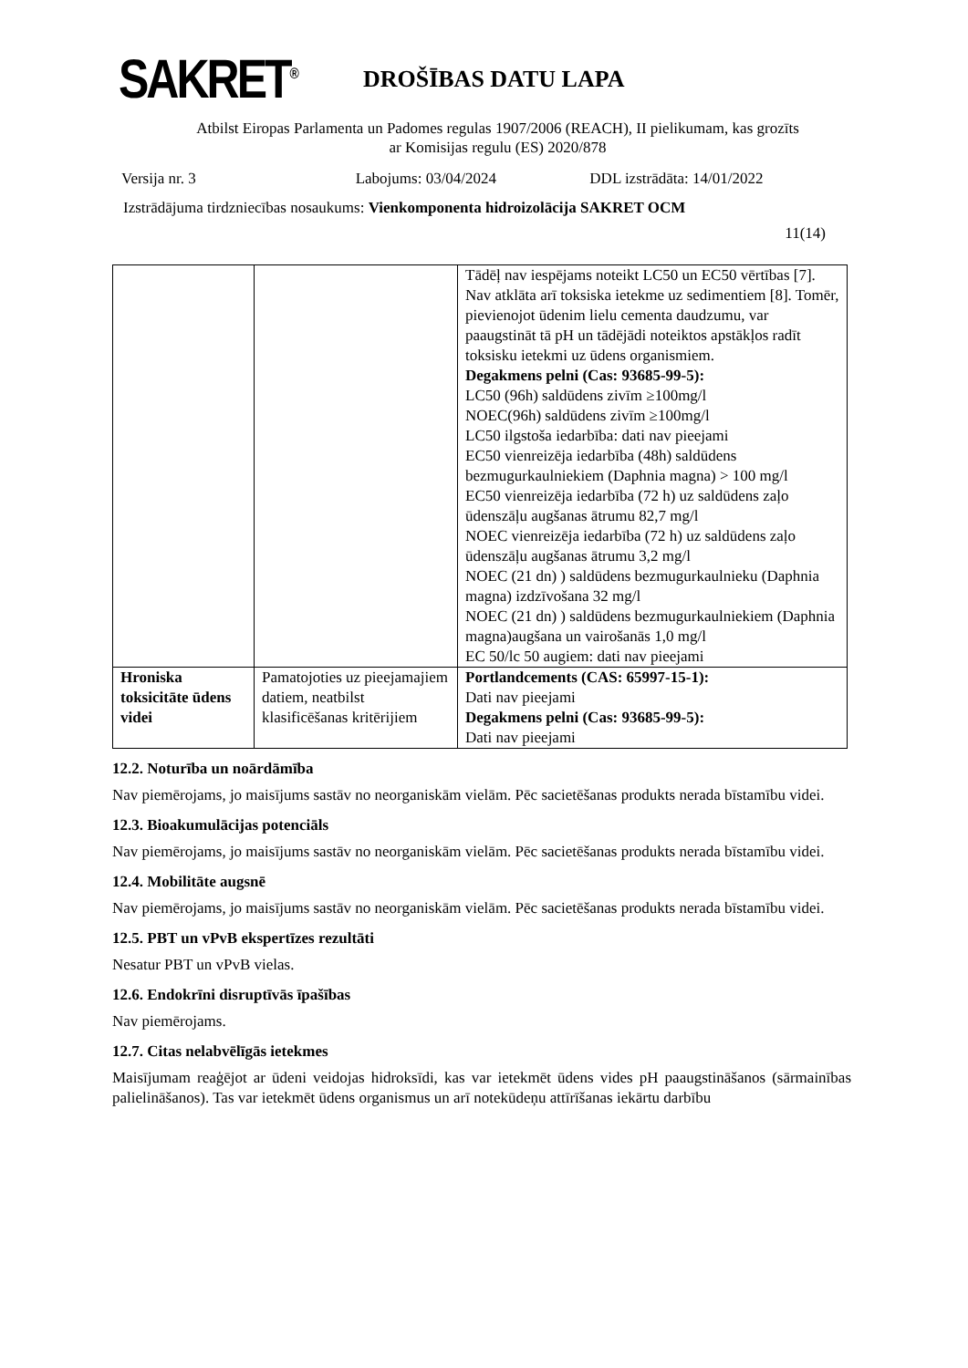SAKRET<sup>®</sup>
DROŠĪBAS DATU LAPA
Atbilst Eiropas Parlamenta un Padomes regulas 1907/2006 (REACH), II pielikumam, kas grozīts
ar Komisijas regulu (ES) 2020/878
Versija nr. 3 Labojums: 03/04/2024 DDL izstrādāta: 14/01/2022
Izstrādājuma tirdzniecības nosaukums: Vienkomponenta hidroizolācija SAKRET OCM
11(14)
| | | Tādēļ nav iespējams noteikt LC50 un EC50 vērtības [7]. Nav atklāta arī toksiska ietekme uz sedimentiem [8]. Tomēr, pievienojot ūdenim lielu cementa daudzumu, var paaugstināt tā pH un tādējādi noteiktos apstākļos radīt toksisku ietekmi uz ūdens organismiem. Degakmens pelni (Cas: 93685-99-5): LC50 (96h) saldūdens zivīm ≥100mg/l NOEC(96h) saldūdens zivīm ≥100mg/l LC50 ilgstoša iedarbība: dati nav pieejami EC50 vienreizēja iedarbība (48h) saldūdens bezmugurkaulniekiem (Daphnia magna) > 100 mg/l EC50 vienreizēja iedarbība (72 h) uz saldūdens zaļo ūdenszāļu augšanas ātrumu 82,7 mg/l NOEC vienreizēja iedarbība (72 h) uz saldūdens zaļo ūdenszāļu augšanas ātrumu 3,2 mg/l NOEC (21 dn) ) saldūdens bezmugurkaulnieku (Daphnia magna) izdzīvošana 32 mg/l NOEC (21 dn) ) saldūdens bezmugurkaulniekiem (Daphnia magna)augšana un vairošanās 1,0 mg/l EC 50/lc 50 augiem: dati nav pieejami |
| Hroniska toksicitāte ūdens videi | Pamatojoties uz pieejamajiem datiem, neatbilst klasificēšanas kritērijiem | Portlandcements (CAS: 65997-15-1): Dati nav pieejami Degakmens pelni (Cas: 93685-99-5): Dati nav pieejami |
12.2. Noturība un noārdāmība
Nav piemērojams, jo maisījums sastāv no neorganiskām vielām. Pēc sacietēšanas produkts nerada bīstamību videi.
12.3. Bioakumulācijas potenciāls
Nav piemērojams, jo maisījums sastāv no neorganiskām vielām. Pēc sacietēšanas produkts nerada bīstamību videi.
12.4. Mobilitāte augsnē
Nav piemērojams, jo maisījums sastāv no neorganiskām vielām. Pēc sacietēšanas produkts nerada bīstamību videi.
12.5. PBT un vPvB ekspertīzes rezultāti
Nesatur PBT un vPvB vielas.
12.6. Endokrīni disruptīvās īpašības
Nav piemērojams.
12.7. Citas nelabvēlīgās ietekmes
Maisījumam reaģējot ar ūdeni veidojas hidroksīdi, kas var ietekmēt ūdens vides pH paaugstināšanos (sārmainības palielināšanos). Tas var ietekmēt ūdens organismus un arī notekūdeņu attīrīšanas iekārtu darbību